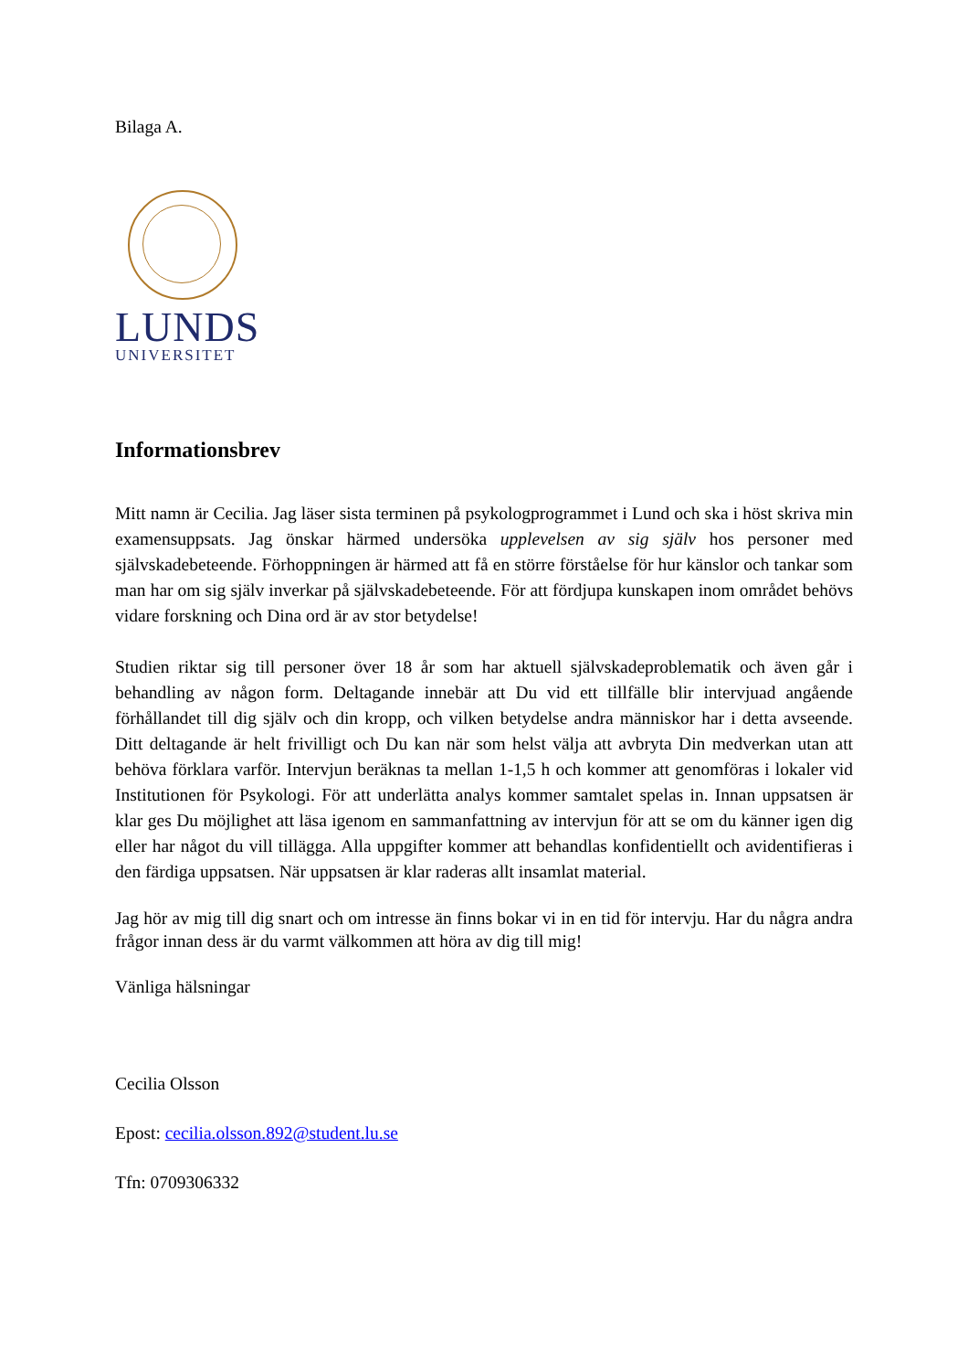Bilaga A.
LUNDS
UNIVERSITET
Informationsbrev
Mitt namn är Cecilia. Jag läser sista terminen på psykologprogrammet i Lund och ska i höst skriva min examensuppsats. Jag önskar härmed undersöka upplevelsen av sig själv hos personer med självskadebeteende. Förhoppningen är härmed att få en större förståelse för hur känslor och tankar som man har om sig själv inverkar på självskadebeteende. För att fördjupa kunskapen inom området behövs vidare forskning och Dina ord är av stor betydelse!
Studien riktar sig till personer över 18 år som har aktuell självskadeproblematik och även går i behandling av någon form. Deltagande innebär att Du vid ett tillfälle blir intervjuad angående förhållandet till dig själv och din kropp, och vilken betydelse andra människor har i detta avseende. Ditt deltagande är helt frivilligt och Du kan när som helst välja att avbryta Din medverkan utan att behöva förklara varför. Intervjun beräknas ta mellan 1-1,5 h och kommer att genomföras i lokaler vid Institutionen för Psykologi. För att underlätta analys kommer samtalet spelas in. Innan uppsatsen är klar ges Du möjlighet att läsa igenom en sammanfattning av intervjun för att se om du känner igen dig eller har något du vill tillägga. Alla uppgifter kommer att behandlas konfidentiellt och avidentifieras i den färdiga uppsatsen. När uppsatsen är klar raderas allt insamlat material.
Jag hör av mig till dig snart och om intresse än finns bokar vi in en tid för intervju. Har du några andra frågor innan dess är du varmt välkommen att höra av dig till mig!
Vänliga hälsningar
Cecilia Olsson
Epost: cecilia.olsson.892@student.lu.se
Tfn: 0709306332